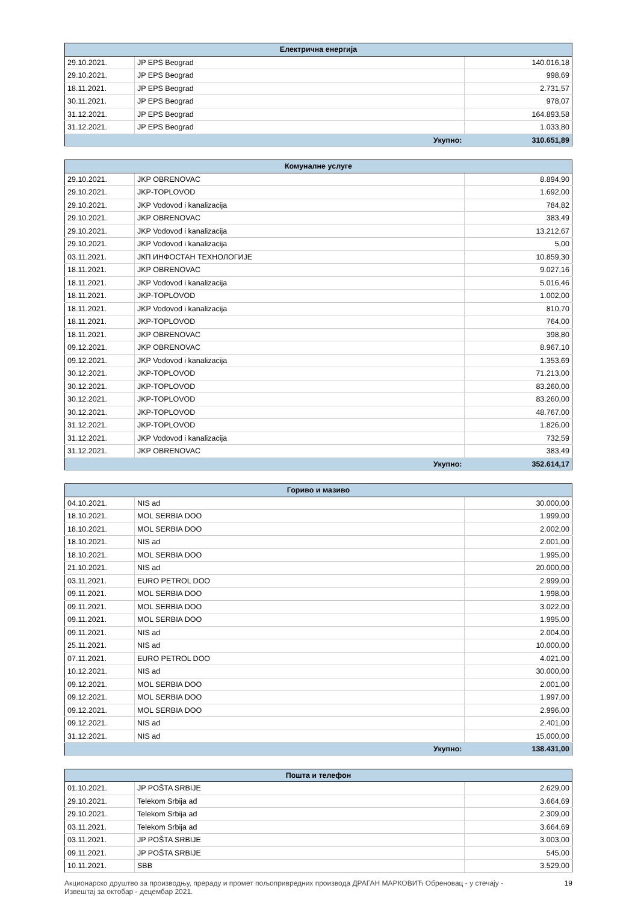| Електрична енергија | | |
| --- | --- | --- |
| 29.10.2021. | JP EPS Beograd | 140.016,18 |
| 29.10.2021. | JP EPS Beograd | 998,69 |
| 18.11.2021. | JP EPS Beograd | 2.731,57 |
| 30.11.2021. | JP EPS Beograd | 978,07 |
| 31.12.2021. | JP EPS Beograd | 164.893,58 |
| 31.12.2021. | JP EPS Beograd | 1.033,80 |
| Укупно: | | 310.651,89 |
| Комуналне услуге | | |
| --- | --- | --- |
| 29.10.2021. | JKP OBRENOVAC | 8.894,90 |
| 29.10.2021. | JKP-TOPLOVOD | 1.692,00 |
| 29.10.2021. | JKP Vodovod i kanalizacija | 784,82 |
| 29.10.2021. | JKP OBRENOVAC | 383,49 |
| 29.10.2021. | JKP Vodovod i kanalizacija | 13.212,67 |
| 29.10.2021. | JKP Vodovod i kanalizacija | 5,00 |
| 03.11.2021. | ЈКП ИНФОСТАН ТЕХНОЛОГИЈЕ | 10.859,30 |
| 18.11.2021. | JKP OBRENOVAC | 9.027,16 |
| 18.11.2021. | JKP Vodovod i kanalizacija | 5.016,46 |
| 18.11.2021. | JKP-TOPLOVOD | 1.002,00 |
| 18.11.2021. | JKP Vodovod i kanalizacija | 810,70 |
| 18.11.2021. | JKP-TOPLOVOD | 764,00 |
| 18.11.2021. | JKP OBRENOVAC | 398,80 |
| 09.12.2021. | JKP OBRENOVAC | 8.967,10 |
| 09.12.2021. | JKP Vodovod i kanalizacija | 1.353,69 |
| 30.12.2021. | JKP-TOPLOVOD | 71.213,00 |
| 30.12.2021. | JKP-TOPLOVOD | 83.260,00 |
| 30.12.2021. | JKP-TOPLOVOD | 83.260,00 |
| 30.12.2021. | JKP-TOPLOVOD | 48.767,00 |
| 31.12.2021. | JKP-TOPLOVOD | 1.826,00 |
| 31.12.2021. | JKP Vodovod i kanalizacija | 732,59 |
| 31.12.2021. | JKP OBRENOVAC | 383,49 |
| Укупно: | | 352.614,17 |
| Гориво и мазиво | | |
| --- | --- | --- |
| 04.10.2021. | NIS ad | 30.000,00 |
| 18.10.2021. | MOL SERBIA DOO | 1.999,00 |
| 18.10.2021. | MOL SERBIA DOO | 2.002,00 |
| 18.10.2021. | NIS ad | 2.001,00 |
| 18.10.2021. | MOL SERBIA DOO | 1.995,00 |
| 21.10.2021. | NIS ad | 20.000,00 |
| 03.11.2021. | EURO PETROL DOO | 2.999,00 |
| 09.11.2021. | MOL SERBIA DOO | 1.998,00 |
| 09.11.2021. | MOL SERBIA DOO | 3.022,00 |
| 09.11.2021. | MOL SERBIA DOO | 1.995,00 |
| 09.11.2021. | NIS ad | 2.004,00 |
| 25.11.2021. | NIS ad | 10.000,00 |
| 07.11.2021. | EURO PETROL DOO | 4.021,00 |
| 10.12.2021. | NIS ad | 30.000,00 |
| 09.12.2021. | MOL SERBIA DOO | 2.001,00 |
| 09.12.2021. | MOL SERBIA DOO | 1.997,00 |
| 09.12.2021. | MOL SERBIA DOO | 2.996,00 |
| 09.12.2021. | NIS ad | 2.401,00 |
| 31.12.2021. | NIS ad | 15.000,00 |
| Укупно: | | 138.431,00 |
| Пошта и телефон | | |
| --- | --- | --- |
| 01.10.2021. | JP POŠTA SRBIJE | 2.629,00 |
| 29.10.2021. | Telekom Srbija ad | 3.664,69 |
| 29.10.2021. | Telekom Srbija ad | 2.309,00 |
| 03.11.2021. | Telekom Srbija ad | 3.664,69 |
| 03.11.2021. | JP POŠTA SRBIJE | 3.003,00 |
| 09.11.2021. | JP POŠTA SRBIJE | 545,00 |
| 10.11.2021. | SBB | 3.529,00 |
Акционарско друштво за производњу, прераду и промет пољопривредних производа ДРАГАН МАРКОВИЋ Обреновац - у стечају -
Извештај за октобар - децембар 2021.
19